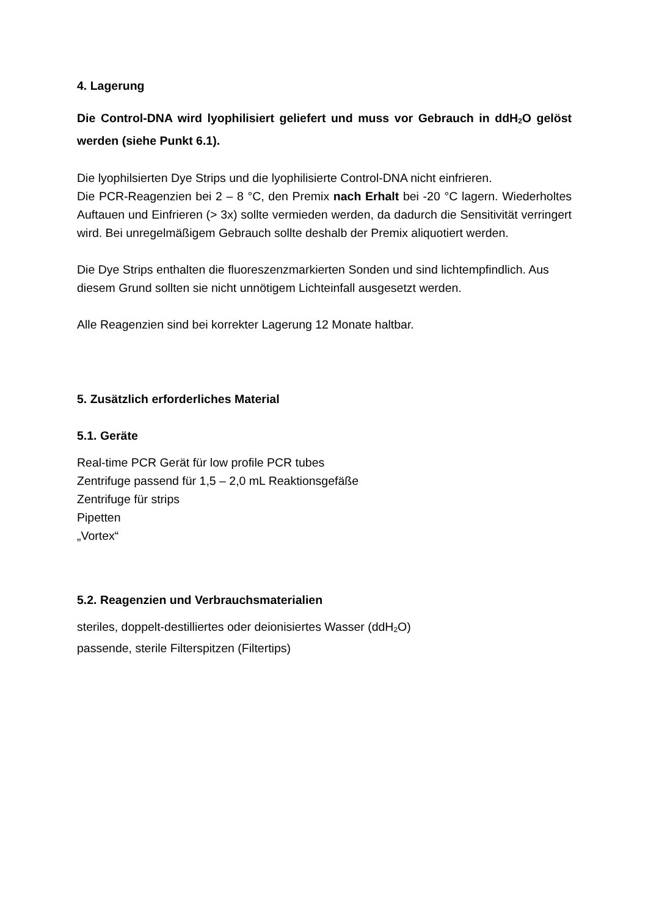4. Lagerung
Die Control-DNA wird lyophilisiert geliefert und muss vor Gebrauch in ddH<sub>2</sub>O gelöst werden (siehe Punkt 6.1).
Die lyophilsierten Dye Strips und die lyophilisierte Control-DNA nicht einfrieren.
Die PCR-Reagenzien bei 2 – 8 °C, den Premix nach Erhalt bei -20 °C lagern. Wiederholtes Auftauen und Einfrieren (> 3x) sollte vermieden werden, da dadurch die Sensitivität verringert wird. Bei unregelmäßigem Gebrauch sollte deshalb der Premix aliquotiert werden.
Die Dye Strips enthalten die fluoreszenzmarkierten Sonden und sind lichtempfindlich. Aus diesem Grund sollten sie nicht unnötigem Lichteinfall ausgesetzt werden.
Alle Reagenzien sind bei korrekter Lagerung 12 Monate haltbar.
5. Zusätzlich erforderliches Material
5.1. Geräte
Real-time PCR Gerät für low profile PCR tubes
Zentrifuge passend für 1,5 – 2,0 mL Reaktionsgefäße
Zentrifuge für strips
Pipetten
„Vortex“
5.2. Reagenzien und Verbrauchsmaterialien
steriles, doppelt-destilliertes oder deionisiertes Wasser (ddH<sub>2</sub>O)
passende, sterile Filterspitzen (Filtertips)